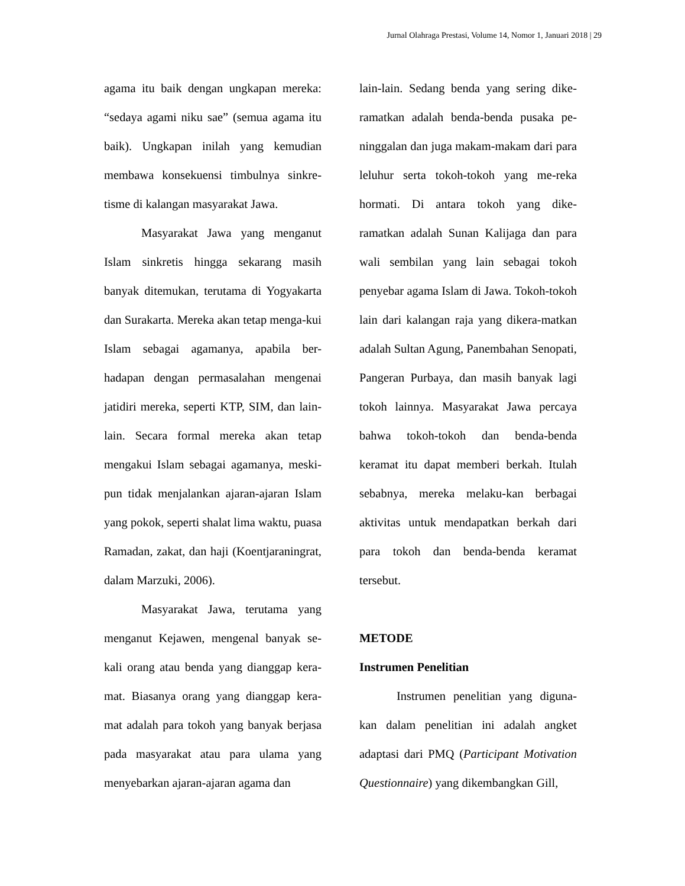Jurnal Olahraga Prestasi, Volume 14, Nomor 1, Januari 2018 | 29
agama itu baik dengan ungkapan mereka: “sedaya agami niku sae” (semua agama itu baik). Ungkapan inilah yang kemudian membawa konsekuensi timbulnya sinkre-tisme di kalangan masyarakat Jawa.
Masyarakat Jawa yang menganut Islam sinkretis hingga sekarang masih banyak ditemukan, terutama di Yogyakarta dan Surakarta. Mereka akan tetap menga-kui Islam sebagai agamanya, apabila ber-hadapan dengan permasalahan mengenai jatidiri mereka, seperti KTP, SIM, dan lain-lain. Secara formal mereka akan tetap mengakui Islam sebagai agamanya, meski-pun tidak menjalankan ajaran-ajaran Islam yang pokok, seperti shalat lima waktu, puasa Ramadan, zakat, dan haji (Koentjaraningrat, dalam Marzuki, 2006).
Masyarakat Jawa, terutama yang menganut Kejawen, mengenal banyak se-kali orang atau benda yang dianggap kera-mat. Biasanya orang yang dianggap kera-mat adalah para tokoh yang banyak berjasa pada masyarakat atau para ulama yang menyebarkan ajaran-ajaran agama dan
lain-lain. Sedang benda yang sering dike-ramatkan adalah benda-benda pusaka pe-ninggalan dan juga makam-makam dari para leluhur serta tokoh-tokoh yang me-reka hormati. Di antara tokoh yang dike-ramatkan adalah Sunan Kalijaga dan para wali sembilan yang lain sebagai tokoh penyebar agama Islam di Jawa. Tokoh-tokoh lain dari kalangan raja yang dikera-matkan adalah Sultan Agung, Panembahan Senopati, Pangeran Purbaya, dan masih banyak lagi tokoh lainnya. Masyarakat Jawa percaya bahwa tokoh-tokoh dan benda-benda keramat itu dapat memberi berkah. Itulah sebabnya, mereka melaku-kan berbagai aktivitas untuk mendapatkan berkah dari para tokoh dan benda-benda keramat tersebut.
METODE
Instrumen Penelitian
Instrumen penelitian yang diguna-kan dalam penelitian ini adalah angket adaptasi dari PMQ (Participant Motivation Questionnaire) yang dikembangkan Gill,